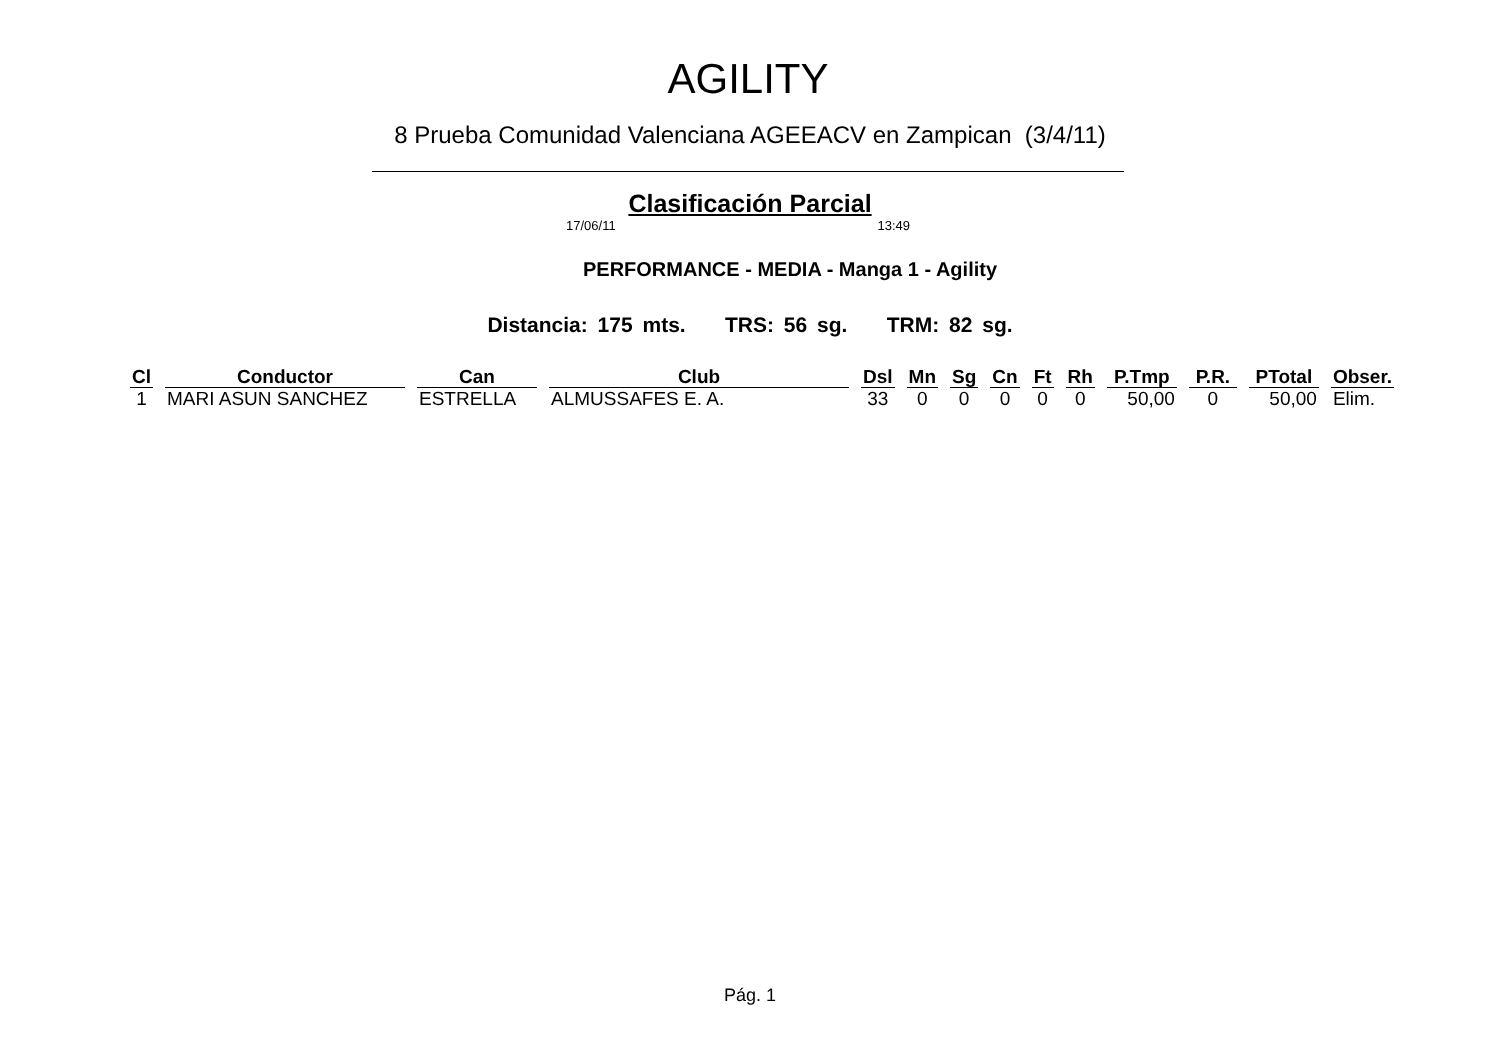AGILITY
8 Prueba Comunidad Valenciana AGEEACV en Zampican (3/4/11)
Clasificación Parcial
17/06/11 13:49
PERFORMANCE - MEDIA - Manga 1 - Agility
Distancia: 175 mts. TRS: 56 sg. TRM: 82 sg.
| Cl | Conductor | Can | Club | Dsl | Mn | Sg | Cn | Ft | Rh | P.Tmp | P.R. | PTotal | Obser. |
| --- | --- | --- | --- | --- | --- | --- | --- | --- | --- | --- | --- | --- | --- |
| 1 | MARI ASUN SANCHEZ | ESTRELLA | ALMUSSAFES E. A. | 33 | 0 | 0 | 0 | 0 | 0 | 50,00 | 0 | 50,00 | Elim. |
Pág. 1